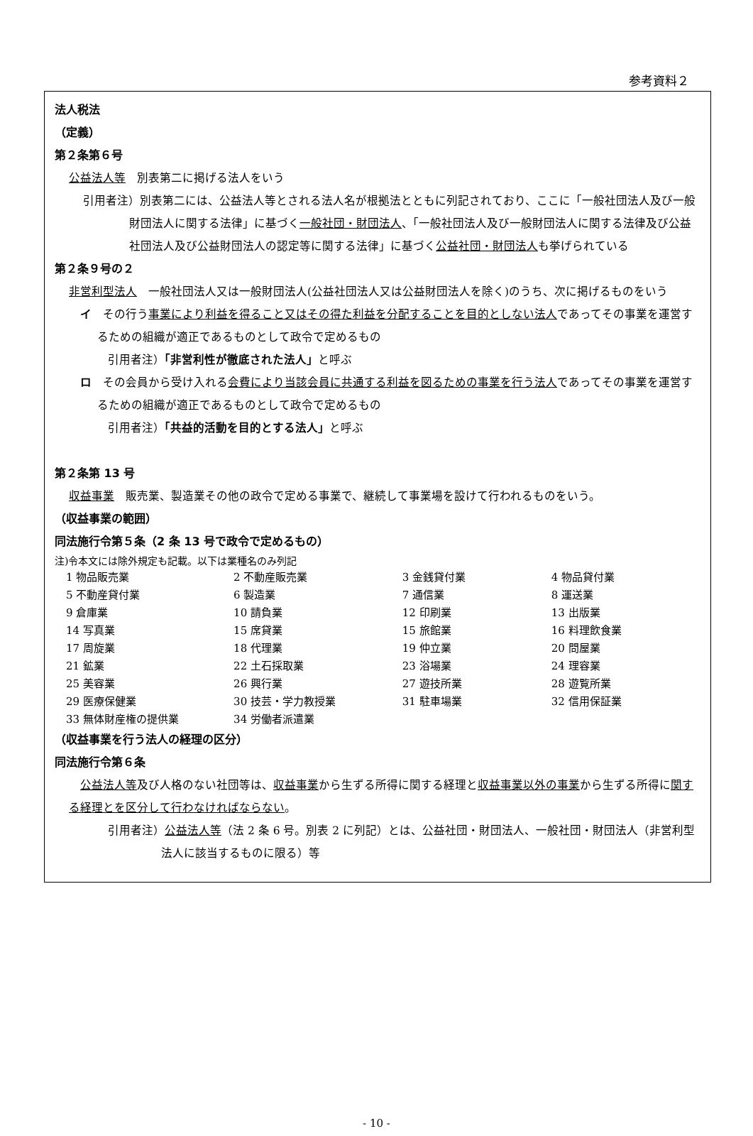参考資料２
法人税法
（定義）
第２条第６号
公益法人等　別表第二に掲げる法人をいう
引用者注）別表第二には、公益法人等とされる法人名が根拠法とともに列記されており、ここに「一般社団法人及び一般財団法人に関する法律」に基づく一般社団・財団法人、「一般社団法人及び一般財団法人に関する法律及び公益社団法人及び公益財団法人の認定等に関する法律」に基づく公益社団・財団法人も挙げられている
第２条９号の２
非営利型法人　一般社団法人又は一般財団法人(公益社団法人又は公益財団法人を除く)のうち、次に掲げるものをいう
イ　その行う事業により利益を得ること又はその得た利益を分配することを目的としない法人であってその事業を運営するための組織が適正であるものとして政令で定めるもの
引用者注）「非営利性が徹底された法人」と呼ぶ
ロ　その会員から受け入れる会費により当該会員に共通する利益を図るための事業を行う法人であってその事業を運営するための組織が適正であるものとして政令で定めるもの
引用者注）「共益的活動を目的とする法人」と呼ぶ
第２条第 13 号
収益事業　販売業、製造業その他の政令で定める事業で、継続して事業場を設けて行われるものをいう。
（収益事業の範囲）
同法施行令第５条（2 条 13 号で政令で定めるもの）
注)令本文には除外規定も記載。以下は業種名のみ列記
| 1 物品販売業 | 2 不動産販売業 | 3 金銭貸付業 | 4 物品貸付業 |
| 5 不動産貸付業 | 6 製造業 | 7 通信業 | 8 運送業 |
| 9 倉庫業 | 10 請負業 | 12 印刷業 | 13 出版業 |
| 14 写真業 | 15 席貸業 | 15 旅館業 | 16 料理飲食業 |
| 17 周旋業 | 18 代理業 | 19 仲立業 | 20 問屋業 |
| 21 鉱業 | 22 土石採取業 | 23 浴場業 | 24 理容業 |
| 25 美容業 | 26 興行業 | 27 遊技所業 | 28 遊覧所業 |
| 29 医療保健業 | 30 技芸・学力教授業 | 31 駐車場業 | 32 信用保証業 |
| 33 無体財産権の提供業 | 34 労働者派遣業 | | |
（収益事業を行う法人の経理の区分）
同法施行令第６条
　公益法人等及び人格のない社団等は、収益事業から生ずる所得に関する経理と収益事業以外の事業から生ずる所得に関する経理とを区分して行わなければならない。
引用者注）公益法人等（法 2 条 6 号。別表 2 に列記）とは、公益社団・財団法人、一般社団・財団法人（非営利型法人に該当するものに限る）等
- 10 -